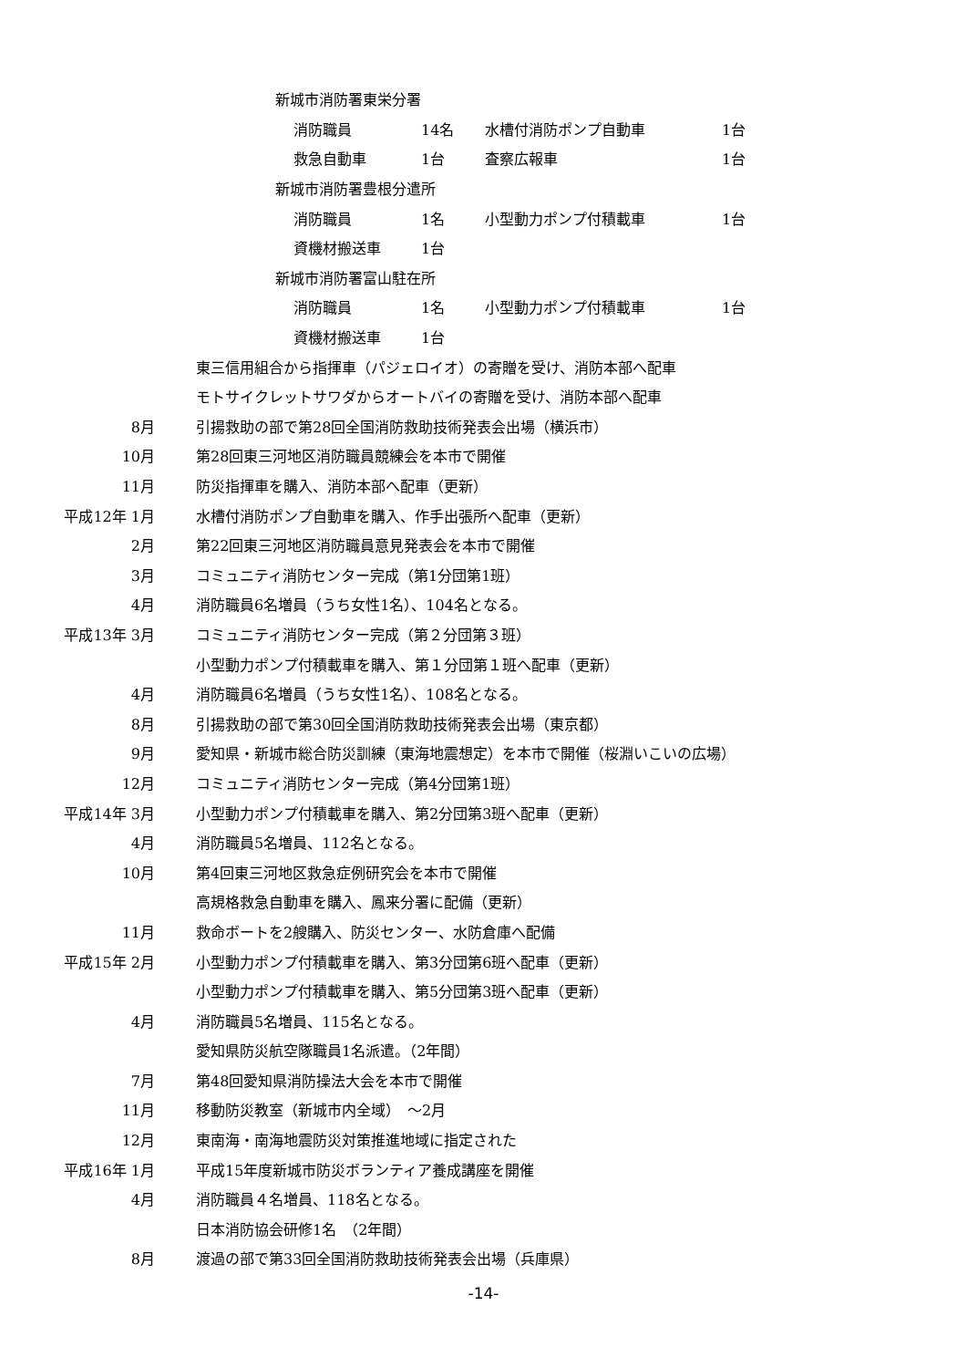新城市消防署東栄分署
消防職員 14名 水槽付消防ポンプ自動車 1台
救急自動車 1台 査察広報車 1台
新城市消防署豊根分遣所
消防職員 1名 小型動力ポンプ付積載車 1台
資機材搬送車 1台
新城市消防署富山駐在所
消防職員 1名 小型動力ポンプ付積載車 1台
資機材搬送車 1台
東三信用組合から指揮車（パジェロイオ）の寄贈を受け、消防本部へ配車
モトサイクレットサワダからオートバイの寄贈を受け、消防本部へ配車
8月
引揚救助の部で第28回全国消防救助技術発表会出場（横浜市）
10月
第28回東三河地区消防職員競練会を本市で開催
11月
防災指揮車を購入、消防本部へ配車（更新）
平成12年 1月
水槽付消防ポンプ自動車を購入、作手出張所へ配車（更新）
2月
第22回東三河地区消防職員意見発表会を本市で開催
3月
コミュニティ消防センター完成（第1分団第1班）
4月
消防職員6名増員（うち女性1名）、104名となる。
平成13年 3月
コミュニティ消防センター完成（第２分団第３班）
小型動力ポンプ付積載車を購入、第１分団第１班へ配車（更新）
4月
消防職員6名増員（うち女性1名）、108名となる。
8月
引揚救助の部で第30回全国消防救助技術発表会出場（東京都）
9月
愛知県・新城市総合防災訓練（東海地震想定）を本市で開催（桜淵いこいの広場）
12月
コミュニティ消防センター完成（第4分団第1班）
平成14年 3月
小型動力ポンプ付積載車を購入、第2分団第3班へ配車（更新）
4月 消防職員5名増員、112名となる。
10月
第4回東三河地区救急症例研究会を本市で開催
高規格救急自動車を購入、鳳来分署に配備（更新）
11月
救命ボートを2艘購入、防災センター、水防倉庫へ配備
平成15年 2月
小型動力ポンプ付積載車を購入、第3分団第6班へ配車（更新）
小型動力ポンプ付積載車を購入、第5分団第3班へ配車（更新）
4月 消防職員5名増員、115名となる。
愛知県防災航空隊職員1名派遣。（2年間）
7月
第48回愛知県消防操法大会を本市で開催
11月 移動防災教室（新城市内全域）　～2月
12月
東南海・南海地震防災対策推進地域に指定された
平成16年 1月
平成15年度新城市防災ボランティア養成講座を開催
4月 消防職員４名増員、118名となる。
日本消防協会研修1名　（2年間）
8月
渡過の部で第33回全国消防救助技術発表会出場（兵庫県）
-14-